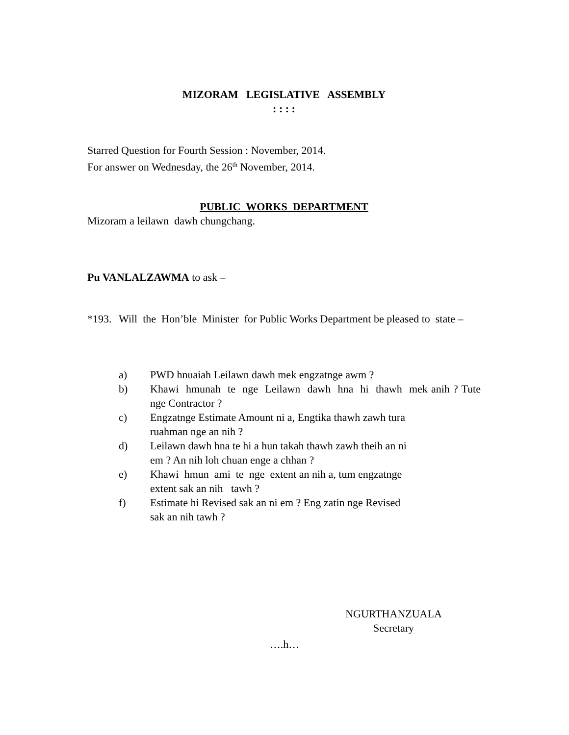MIZORAM LEGISLATIVE ASSEMBLY
: : : :
Starred Question for Fourth Session : November, 2014.
For answer on Wednesday, the 26<sup>th</sup> November, 2014.
PUBLIC WORKS DEPARTMENT
Mizoram a leilawn dawh chungchang.
Pu VANLALZAWMA to ask –
*193. Will the Hon’ble Minister for Public Works Department be pleased to state –
a) PWD hnuaiah Leilawn dawh mek engzatnge awm ?
b) Khawi hmunah te nge Leilawn dawh hna hi thawh mek anih ? Tute nge Contractor ?
c) Engzatnge Estimate Amount ni a, Engtika thawh zawh tura
ruahman nge an nih ?
d) Leilawn dawh hna te hi a hun takah thawh zawh theih an ni
em ? An nih loh chuan enge a chhan ?
e) Khawi hmun ami te nge extent an nih a, tum engzatnge
extent sak an nih tawh ?
f) Estimate hi Revised sak an ni em ? Eng zatin nge Revised
sak an nih tawh ?
NGURTHANZUALA
Secretary
….h…